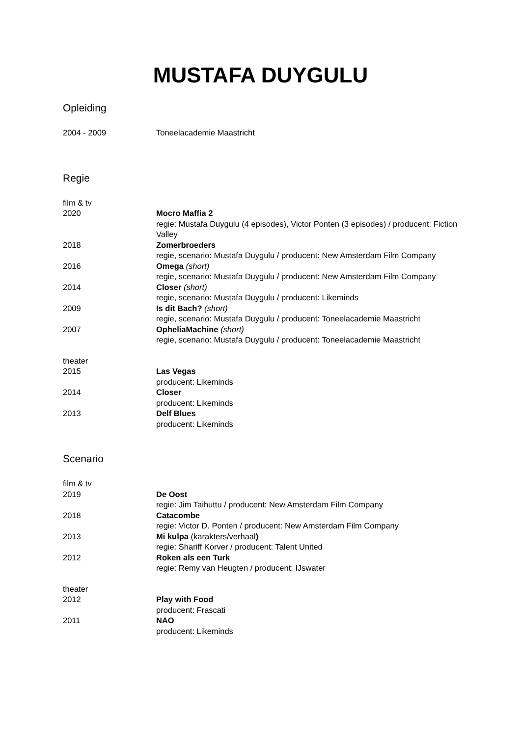MUSTAFA DUYGULU
Opleiding
2004 - 2009 Toneelacademie Maastricht
Regie
film & tv
2020 Mocro Maffia 2
regie: Mustafa Duygulu (4 episodes), Victor Ponten (3 episodes) / producent: Fiction Valley
2018 Zomerbroeders
regie, scenario: Mustafa Duygulu / producent: New Amsterdam Film Company
2016 Omega (short)
regie, scenario: Mustafa Duygulu / producent: New Amsterdam Film Company
2014 Closer (short)
regie, scenario: Mustafa Duygulu / producent: Likeminds
2009 Is dit Bach? (short)
regie, scenario: Mustafa Duygulu / producent: Toneelacademie Maastricht
2007 OpheliaMachine (short)
regie, scenario: Mustafa Duygulu / producent: Toneelacademie Maastricht
theater
2015 Las Vegas
producent: Likeminds
2014 Closer
producent: Likeminds
2013 Delf Blues
producent: Likeminds
Scenario
film & tv
2019 De Oost
regie: Jim Taihuttu / producent: New Amsterdam Film Company
2018 Catacombe
regie: Victor D. Ponten / producent: New Amsterdam Film Company
2013 Mi kulpa (karakters/verhaal)
regie: Shariff Korver / producent: Talent United
2012 Roken als een Turk
regie: Remy van Heugten / producent: IJswater
theater
2012 Play with Food
producent: Frascati
2011 NAO
producent: Likeminds